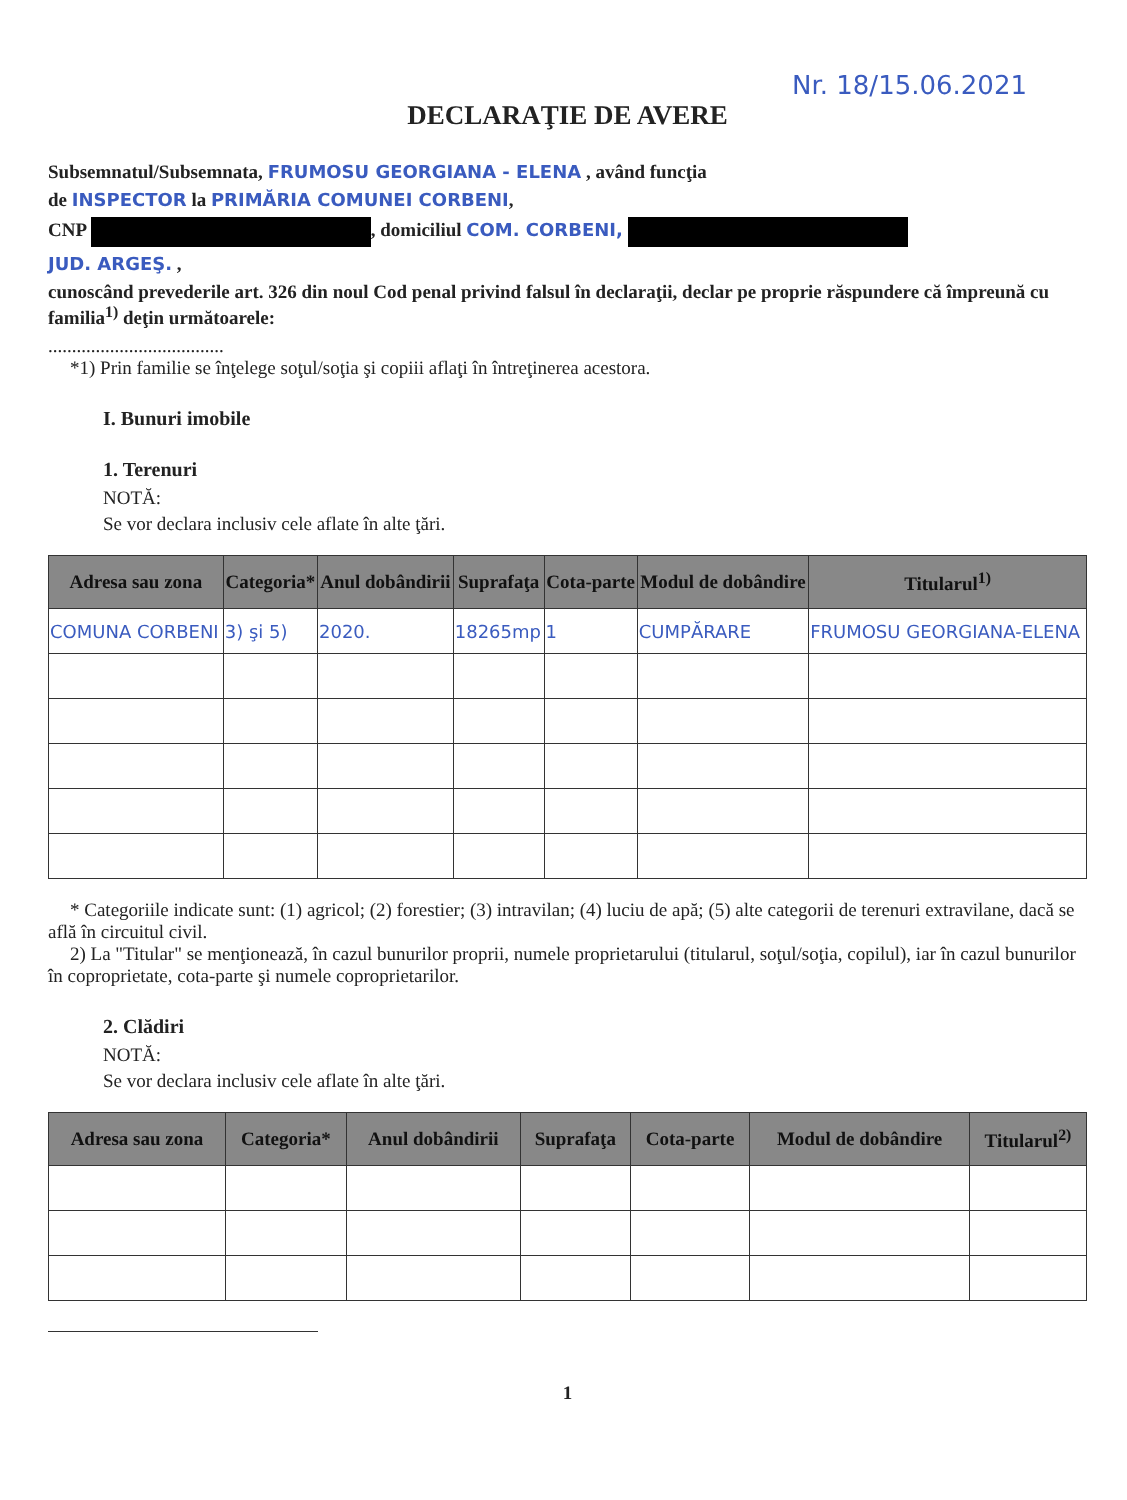Nr. 18/15.06.2021
DECLARAŢIE DE AVERE
Subsemnatul/Subsemnata, FRUMOSU GEORGIANA - ELENA , având funcţia
de INSPECTOR la PRIMĂRIA COMUNEI CORBENI,
CNP , domiciliul COM. CORBENI,
JUD. ARGEŞ. ,
cunoscând prevederile art. 326 din noul Cod penal privind falsul în declaraţii, declar pe proprie răspundere că împreună cu familia<sup>1)</sup> deţin următoarele:
.....................................
*1) Prin familie se înţelege soţul/soţia şi copiii aflaţi în întreţinerea acestora.
I. Bunuri imobile
1. Terenuri
NOTĂ:
Se vor declara inclusiv cele aflate în alte ţări.
| Adresa sau zona | Categoria* | Anul dobândirii | Suprafaţa | Cota-parte | Modul de dobândire | Titularul<sup>1)</sup> |
| --- | --- | --- | --- | --- | --- | --- |
| COMUNA CORBENI | 3) şi 5) | 2020. | 18265mp | 1 | CUMPĂRARE | FRUMOSU GEORGIANA-ELENA |
* Categoriile indicate sunt: (1) agricol; (2) forestier; (3) intravilan; (4) luciu de apă; (5) alte categorii de terenuri extravilane, dacă se află în circuitul civil.
2) La "Titular" se menţionează, în cazul bunurilor proprii, numele proprietarului (titularul, soţul/soţia, copilul), iar în cazul bunurilor în coproprietate, cota-parte şi numele coproprietarilor.
2. Clădiri
NOTĂ:
Se vor declara inclusiv cele aflate în alte ţări.
| Adresa sau zona | Categoria* | Anul dobândirii | Suprafaţa | Cota-parte | Modul de dobândire | Titularul<sup>2)</sup> |
| --- | --- | --- | --- | --- | --- | --- |
1